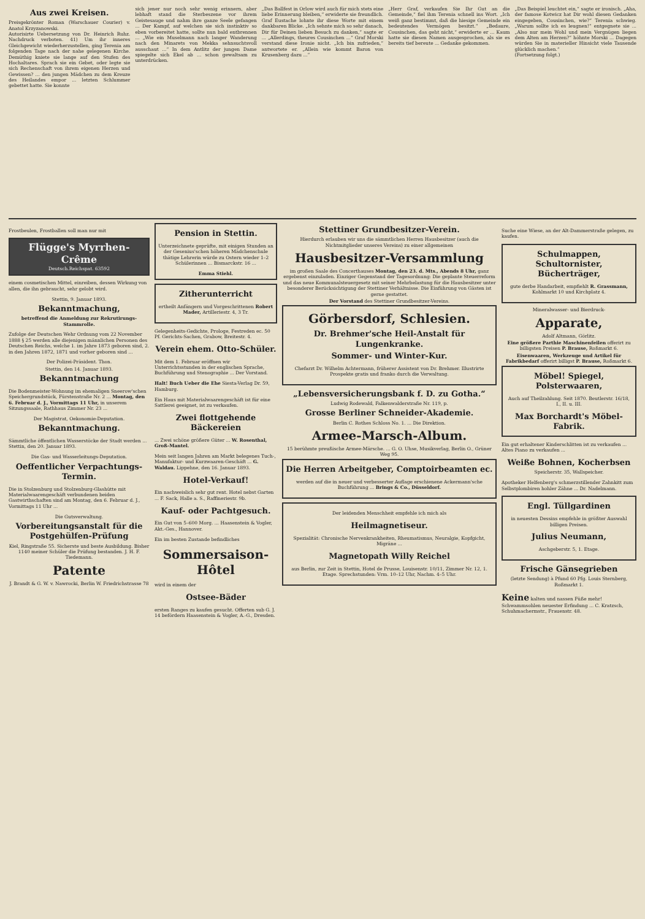Aus zwei Kreisen.
Preisgekrönter Roman (Warschauer Courier) v. Anatol Krzyzanowski.
Autorisirte Uebersetzung von Dr. Heinrich Ruhz. Nachdruck verboten. 41) Um ihr inneres Gleichgewicht wiederherzustellen, ging Terenia am folgenden Tage nach der nahe gelegenen Kirche. Demüthig kniete sie lange auf den Stufen des Hochaltares. Sprach sie ein Gebet, oder legte sie sich Rechenschaft von ihrem eigenen Herzen und Gewissen? ... den jungen Mädchen zu dem Kreuze des Heilandes empor ... letzten Schlummer gebettet hatte. Sie konnte
sich jener nur noch sehr wenig erinnern, aber lebhaft stand die Sterbeszene vor ihrem Geistesauge und nahm ihre ganze Seele gefangen ... Der Kampf, auf welchen sie sich instinktiv so eben vorbereitet hatte, sollte nun bald entbrennen ... „Wie ein Muselmann nach langer Wanderung nach den Minarets von Mekka sehnsuchtsvoll ausschaut ...“ In dem Antlitz der jungen Dame spiegelte sich Ekel ab ... schon gewaltsam zu unterdrücken.
„Das Ballfest in Orlow wird auch für mich stets eine liebe Erinnerung bleiben,“ erwiderte sie freundlich. Graf Eustache lohnte ihr diese Worte mit einem dankbaren Blicke. „Ich sehnte mich so sehr danach, Dir für Deinen lieben Besuch zu danken,“ sagte er ... „Allerdings, theures Cousinchen ...“ Graf Morski verstand diese Ironie nicht. „Ich bin zufrieden,“ antwortete er. „Allein wie kommt Baron von Krusenberg dazu ...“
„Herr Graf, verkaufen Sie Ihr Gut an die Gemeinde,“ fiel ihm Terenia schnell ins Wort. „Ich weiß ganz bestimmt, daß die hiesige Gemeinde ein bedeutendes Vermögen besitzt.“ „Bedaure, Cousinchen, das geht nicht,“ erwiderte er ... Kaum hatte sie diesen Namen ausgesprochen, als sie es bereits tief bereute ... Gedanke gekommen.
„Das Beispiel leuchtet ein,“ sagte er ironisch. „Aha, der famose Kotwicz hat Dir wohl diesen Gedanken eingegeben, Cousinchen, wie?“ Terenia schwieg. „Warum sollte ich es leugnen!“ entgegnete sie ... „Also nur mein Wohl und mein Vergnügen liegen dem Alten am Herzen?“ höhnte Morski ... Dagegen würden Sie in materieller Hinsicht viele Tausende glücklich machen.“
(Fortsetzung folgt.)
Frostbeulen, Frostballen soll man nur mit
Flügge's Myrrhen-Crême
Deutsch.Reichspat. 63592
einem cosmetischen Mittel, einreiben, dessen Wirkung von allen, die ihn gebraucht, sehr gelobt wird.
Stettin, 9. Januar 1893.
Bekanntmachung,
betreffend die Anmeldung zur Rekrutirungs-Stammrolle.
Zufolge der Deutschen Wehr Ordnung vom 22 November 1888 § 25 werden alle diejenigen männlichen Personen des Deutschen Reichs, welche 1. im Jahre 1873 geboren sind, 2. in den Jahren 1872, 1871 und vorher geboren sind ...
Der Polizei-Präsident. Thon.
Stettin, den 14. Januar 1893.
Bekanntmachung
Die Bodenmeister-Wohnung im ehemaligen Sneerow'schen Speichergrundstück, Fürstenstraße Nr. 2 ... Montag, den 6. Februar d. J., Vormittags 11 Uhr, in unserem Sitzungssaale, Rathhaus Zimmer Nr. 23 ...
Der Magistrat, Oekonomie-Deputation.
Bekanntmachung.
Sämmtliche öffentlichen Wasserstöcke der Stadt werden ... Stettin, den 20. Januar 1893.
Die Gas- und Wasserleitungs-Deputation.
Oeffentlicher Verpachtungs-Termin.
Die in Stolzenburg und Stolzenburg-Glashütte mit Materialwaarengeschäft verbundenen beiden Gastwirthschaften sind am Montag, den 6. Februar d. J., Vormittags 11 Uhr ...
Die Gutsverwaltung.
Vorbereitungsanstalt für die Postgehülfen-Prüfung
Kiel, Ringstraße 55. Sicherste und beste Ausbildung. Bisher 1140 meiner Schüler die Prüfung bestanden. J. H. F. Tiedemann.
Patente
J. Brandt & G. W. v. Nawrocki, Berlin W. Friedrichstrasse 78
Pension in Stettin.
Unterzeichnete geprüfte, mit einigen Stunden an der Gesenius'schen höheren Mädchenschule thätige Lehrerin würde zu Ostern wieder 1–2 Schülerinnen ... Bismarckstr. 16 ...
Emma Stiehl.
Zitherunterricht
ertheilt Anfängern und Vorgeschrittenen Robert Mader, Artilleriestr. 4, 3 Tr.
Gelegenheits-Gedichte, Prologe, Festreden ec. 50 Pf. Gerichts-Sachen, Grabow, Breitestr. 4.
Verein ehem. Otto-Schüler.
Mit dem 1. Februar eröffnen wir Unterrichtsstunden in der englischen Sprache, Buchführung und Stenographie ... Der Vorstand.
Halt! Buch Ueber die Ehe Siesta-Verlag Dr. 59, Hamburg.
Ein Haus mit Materialwaarengeschäft ist für eine Sattlerei geeignet, ist zu verkaufen.
Zwei flottgehende Bäckereien
... Zwei schöne größere Güter ... W. Rosenthal, Groß-Mantel.
Mein seit langen Jahren am Markt belegenes Tuch-, Manufaktur- und Kurzwaaren-Geschäft ... G. Waldau. Lippehne, den 16. Januar 1893.
Hotel-Verkauf!
Ein nachweislich sehr gut rent. Hotel nebst Garten ... F. Sack, Halle a. S., Raffineriestr. 9b.
Kauf- oder Pachtgesuch.
Ein Gut von 5–600 Morg. ... Haasenstein & Vogler, Akt.-Ges., Hannover.
Ein im besten Zustande befindliches
Sommersaison-Hôtel
wird in einem der
Ostsee-Bäder
ersten Ranges zu kaufen gesucht. Offerten sub G. J. 14 befördern Haasenstein & Vogler, A.-G., Dresden.
Stettiner Grundbesitzer-Verein.
Hierdurch erlauben wir uns die sämmtlichen Herren Hausbesitzer (auch die Nichtmitglieder unseres Vereins) zu einer allgemeinen
Hausbesitzer-Versammlung
im großen Saale des Concerthauses Montag, den 23. d. Mts., Abends 8 Uhr, ganz ergebenst einzuladen. Einziger Gegenstand der Tagesordnung: Die geplante Steuerreform und das neue Kommunalsteuergesetz mit seiner Mehrbelastung für die Hausbesitzer unter besonderer Berücksichtigung der Stettiner Verhältnisse. Die Einführung von Gästen ist gerne gestattet.
Der Vorstand des Stettiner Grundbesitzer-Vereins.
Görbersdorf, Schlesien.
Dr. Brehmer'sche Heil-Anstalt für Lungenkranke.
Sommer- und Winter-Kur.
Chefarzt Dr. Wilhelm Achtermann, früherer Assistent von Dr. Brehmer. Illustrirte Prospekte gratis und franko durch die Verwaltung.
„Lebensversicherungsbank f. D. zu Gotha.“
Ludwig Rodewald, Falkenwalderstraße Nr. 119, p.
Grosse Berliner Schneider-Akademie.
Berlin C. Rothes Schloss No. 1. ... Die Direktion.
Armee-Marsch-Album.
15 berühmte preußische Armee-Märsche. ... G. O. Uhse, Musikverlag, Berlin O., Grüner Weg 95.
Die Herren Arbeitgeber, Comptoirbeamten ec.
werden auf die in neuer und verbesserter Auflage erschienene Ackermann'sche Buchführung ... Brings & Co., Düsseldorf.
Der leidenden Menschheit empfehle ich mich als
Heilmagnetiseur.
Spezialität: Chronische Nervenkrankheiten, Rheumatismus, Neuralgie, Kopfgicht, Migräne ...
Magnetopath Willy Reichel
aus Berlin, zur Zeit in Stettin, Hotel de Prusse, Louisenstr. 10/11, Zimmer Nr. 12, 1. Etage. Sprechstunden: Vrm. 10–12 Uhr, Nachm. 4–5 Uhr.
Suche eine Wiese, an der Alt-Dammerstraße gelegen, zu kaufen.
Schulmappen, Schultornister, Bücherträger,
gute derbe Handarbeit, empfiehlt R. Grassmann, Kohlmarkt 10 und Kirchplatz 4.
Mineralwasser- und Bierdruck-
Apparate,
Adolf Altmann, Görlitz.
Eine größere Parthie Maschinenfeilen offerirt zu billigsten Preisen P. Brause, Roßmarkt 6.
Eisenwaaren, Werkzeuge und Artikel für Fabrikbedarf offerirt billigst P. Brause, Roßmarkt 6.
Möbel! Spiegel, Polsterwaaren,
Auch auf Theilzahlung. Seit 1870. Beutlerstr. 16/18, I., II. u. III.
Max Borchardt's Möbel-Fabrik.
Ein gut erhaltener Kinderschlitten ist zu verkaufen ... Altes Piano zu verkaufen ...
Weiße Bohnen, Kocherbsen
Speicherstr. 35, Wallspeicher.
Apotheker Helfenberg's schmerzstillender Zahnkitt zum Selbstplombiren hohler Zähne ... Dr. Nadelmann.
Engl. Tüllgardinen
in neuesten Dessins empfehle in größter Auswahl billigen Preisen.
Julius Neumann,
Aschgeberstr. 5, 1. Etage.
Frische Gänsegrieben
(letzte Sendung) à Pfund 60 Pfg. Louis Sternberg, Roßmarkt 1.
Keine kalten und nassen Füße mehr! Schwammsohlen neuester Erfindung ... C. Kratzsch, Schuhmachermstr., Frauenstr. 48.